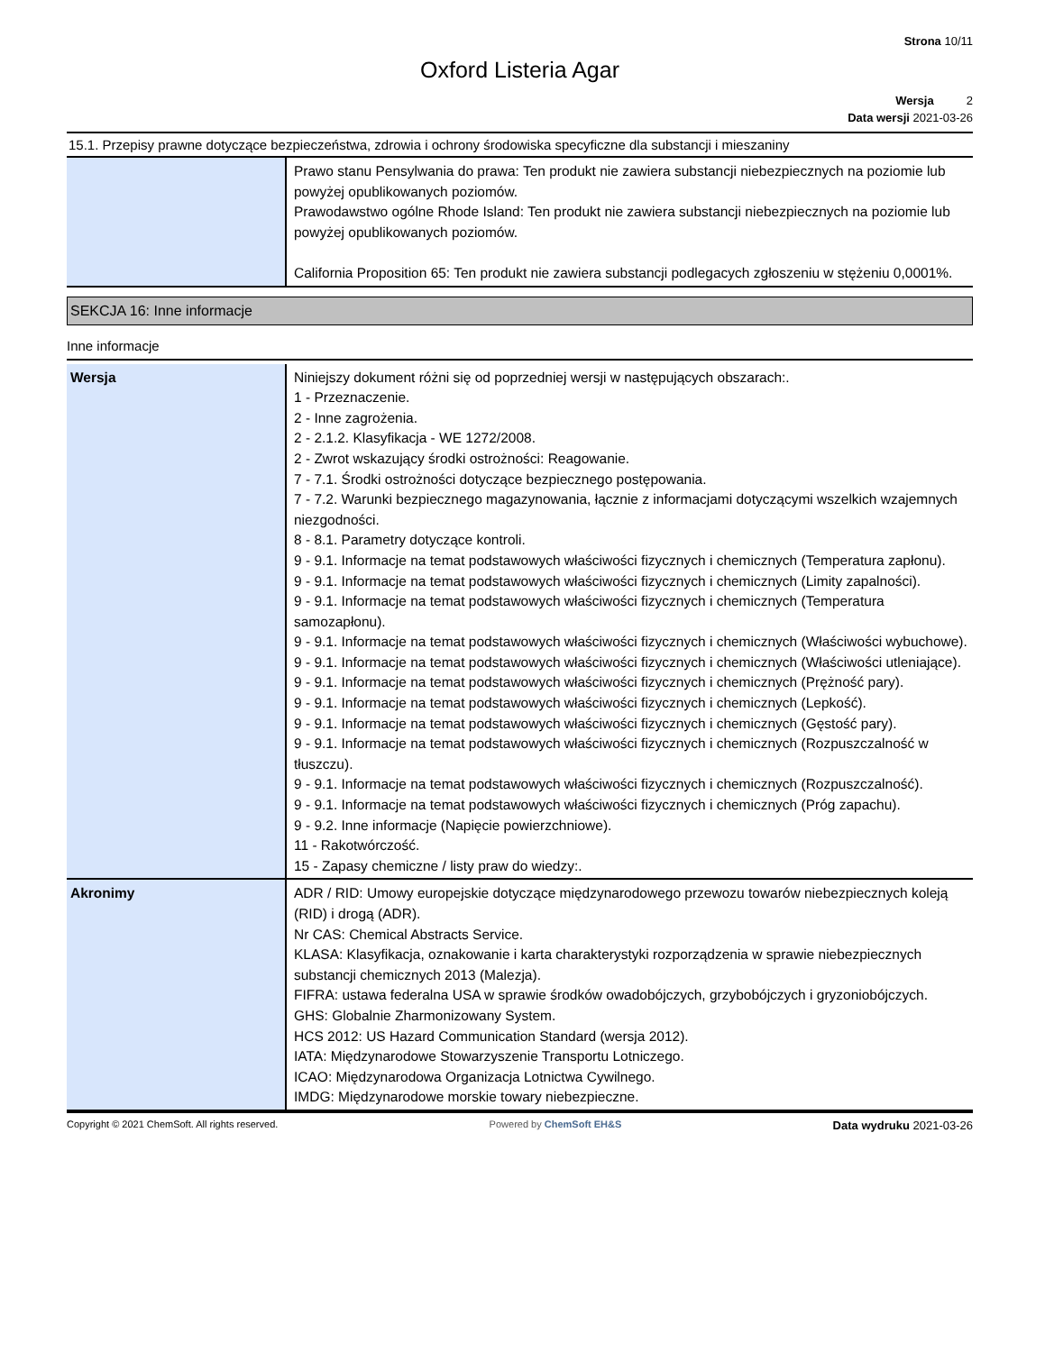Strona 10/11
Oxford Listeria Agar
Wersja 2
Data wersji 2021-03-26
15.1. Przepisy prawne dotyczące bezpieczeństwa, zdrowia i ochrony środowiska specyficzne dla substancji i mieszaniny
| | Prawo stanu Pensylwania do prawa: Ten produkt nie zawiera substancji niebezpiecznych na poziomie lub powyżej opublikowanych poziomów. Prawodawstwo ogólne Rhode Island: Ten produkt nie zawiera substancji niebezpiecznych na poziomie lub powyżej opublikowanych poziomów. California Proposition 65: Ten produkt nie zawiera substancji podlegacych zgłoszeniu w stężeniu 0,0001%. |
SEKCJA 16: Inne informacje
Inne informacje
| Wersja | Niniejszy dokument różni się od poprzedniej wersji w następujących obszarach:. 1 - Przeznaczenie. 2 - Inne zagrożenia. 2 - 2.1.2. Klasyfikacja - WE 1272/2008. 2 - Zwrot wskazujący środki ostrożności: Reagowanie. 7 - 7.1. Środki ostrożności dotyczące bezpiecznego postępowania. 7 - 7.2. Warunki bezpiecznego magazynowania, łącznie z informacjami dotyczącymi wszelkich wzajemnych niezgodności. 8 - 8.1. Parametry dotyczące kontroli. 9 - 9.1. Informacje na temat podstawowych właściwości fizycznych i chemicznych (Temperatura zapłonu). 9 - 9.1. Informacje na temat podstawowych właściwości fizycznych i chemicznych (Limity zapalności). 9 - 9.1. Informacje na temat podstawowych właściwości fizycznych i chemicznych (Temperatura samozapłonu). 9 - 9.1. Informacje na temat podstawowych właściwości fizycznych i chemicznych (Właściwości wybuchowe). 9 - 9.1. Informacje na temat podstawowych właściwości fizycznych i chemicznych (Właściwości utleniające). 9 - 9.1. Informacje na temat podstawowych właściwości fizycznych i chemicznych (Prężność pary). 9 - 9.1. Informacje na temat podstawowych właściwości fizycznych i chemicznych (Lepkość). 9 - 9.1. Informacje na temat podstawowych właściwości fizycznych i chemicznych (Gęstość pary). 9 - 9.1. Informacje na temat podstawowych właściwości fizycznych i chemicznych (Rozpuszczalność w tłuszczu). 9 - 9.1. Informacje na temat podstawowych właściwości fizycznych i chemicznych (Rozpuszczalność). 9 - 9.1. Informacje na temat podstawowych właściwości fizycznych i chemicznych (Próg zapachu). 9 - 9.2. Inne informacje (Napięcie powierzchniowe). 11 - Rakotwórczość. 15 - Zapasy chemiczne / listy praw do wiedzy:. |
| Akronimy | ADR / RID: Umowy europejskie dotyczące międzynarodowego przewozu towarów niebezpiecznych koleją (RID) i drogą (ADR). Nr CAS: Chemical Abstracts Service. KLASA: Klasyfikacja, oznakowanie i karta charakterystyki rozporządzenia w sprawie niebezpiecznych substancji chemicznych 2013 (Malezja). FIFRA: ustawa federalna USA w sprawie środków owadobójczych, grzybobójczych i gryzoniobójczych. GHS: Globalnie Zharmonizowany System. HCS 2012: US Hazard Communication Standard (wersja 2012). IATA: Międzynarodowe Stowarzyszenie Transportu Lotniczego. ICAO: Międzynarodowa Organizacja Lotnictwa Cywilnego. IMDG: Międzynarodowe morskie towary niebezpieczne. |
Copyright © 2021 ChemSoft. All rights reserved. Powered by ChemSoft EH&S Data wydruku 2021-03-26